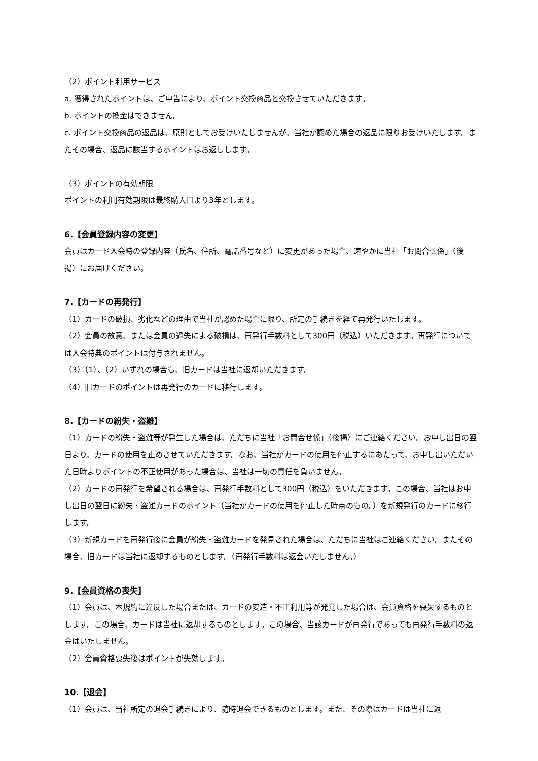（2）ポイント利用サービス
a. 獲得されたポイントは、ご申告により、ポイント交換商品と交換させていただきます。
b. ポイントの換金はできません。
c. ポイント交換商品の返品は、原則としてお受けいたしませんが、当社が認めた場合の返品に限りお受けいたします。またその場合、返品に該当するポイントはお返しします。
（3）ポイントの有効期限
ポイントの利用有効期限は最終購入日より3年とします。
6.【会員登録内容の変更】
会員はカード入会時の登録内容（氏名、住所、電話番号など）に変更があった場合、速やかに当社「お問合せ係」（後掲）にお届けください。
7.【カードの再発行】
（1）カードの破損、劣化などの理由で当社が認めた場合に限り、所定の手続きを経て再発行いたします。
（2）会員の故意、または会員の過失による破損は、再発行手数料として300円（税込）いただきます。再発行については入会特典のポイントは付与されません。
（3）（1）、（2）いずれの場合も、旧カードは当社に返却いただきます。
（4）旧カードのポイントは再発行のカードに移行します。
8.【カードの紛失・盗難】
（1）カードの紛失・盗難等が発生した場合は、ただちに当社「お問合せ係」（後掲）にご連絡ください。お申し出日の翌日より、カードの使用を止めさせていただきます。なお、当社がカードの使用を停止するにあたって、お申し出いただいた日時よりポイントの不正使用があった場合は、当社は一切の責任を負いません。
（2）カードの再発行を希望される場合は、再発行手数料として300円（税込）をいただきます。この場合、当社はお申し出日の翌日に紛失・盗難カードのポイント（当社がカードの使用を停止した時点のもの。）を新規発行のカードに移行します。
（3）新規カードを再発行後に会員が紛失・盗難カードを発見された場合は、ただちに当社はご連絡ください。またその場合、旧カードは当社に返却するものとします。（再発行手数料は返金いたしません。）
9.【会員資格の喪失】
（1）会員は、本規約に違反した場合または、カードの変造・不正利用等が発覚した場合は、会員資格を喪失するものとします。この場合、カードは当社に返却するものとします。この場合、当該カードが再発行であっても再発行手数料の返金はいたしません。
（2）会員資格喪失後はポイントが失効します。
10.【退会】
（1）会員は、当社所定の退会手続きにより、随時退会できるものとします。また、その際はカードは当社に返